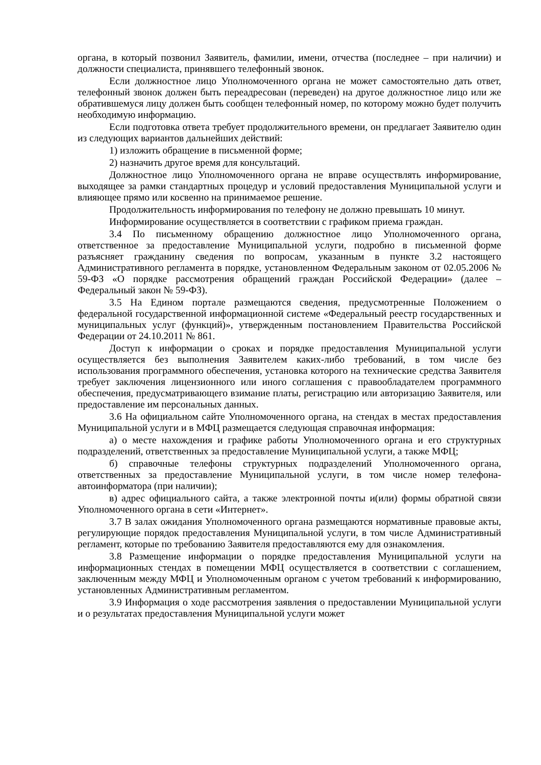органа, в который позвонил Заявитель, фамилии, имени, отчества (последнее – при наличии) и должности специалиста, принявшего телефонный звонок.
Если должностное лицо Уполномоченного органа не может самостоятельно дать ответ, телефонный звонок должен быть переадресован (переведен) на другое должностное лицо или же обратившемуся лицу должен быть сообщен телефонный номер, по которому можно будет получить необходимую информацию.
Если подготовка ответа требует продолжительного времени, он предлагает Заявителю один из следующих вариантов дальнейших действий:
1) изложить обращение в письменной форме;
2) назначить другое время для консультаций.
Должностное лицо Уполномоченного органа не вправе осуществлять информирование, выходящее за рамки стандартных процедур и условий предоставления Муниципальной услуги и влияющее прямо или косвенно на принимаемое решение.
Продолжительность информирования по телефону не должно превышать 10 минут.
Информирование осуществляется в соответствии с графиком приема граждан.
3.4 По письменному обращению должностное лицо Уполномоченного органа, ответственное за предоставление Муниципальной услуги, подробно в письменной форме разъясняет гражданину сведения по вопросам, указанным в пункте 3.2 настоящего Административного регламента в порядке, установленном Федеральным законом от 02.05.2006 № 59-ФЗ «О порядке рассмотрения обращений граждан Российской Федерации» (далее – Федеральный закон № 59-ФЗ).
3.5 На Едином портале размещаются сведения, предусмотренные Положением о федеральной государственной информационной системе «Федеральный реестр государственных и муниципальных услуг (функций)», утвержденным постановлением Правительства Российской Федерации от 24.10.2011 № 861.
Доступ к информации о сроках и порядке предоставления Муниципальной услуги осуществляется без выполнения Заявителем каких-либо требований, в том числе без использования программного обеспечения, установка которого на технические средства Заявителя требует заключения лицензионного или иного соглашения с правообладателем программного обеспечения, предусматривающего взимание платы, регистрацию или авторизацию Заявителя, или предоставление им персональных данных.
3.6 На официальном сайте Уполномоченного органа, на стендах в местах предоставления Муниципальной услуги и в МФЦ размещается следующая справочная информация:
а) о месте нахождения и графике работы Уполномоченного органа и его структурных подразделений, ответственных за предоставление Муниципальной услуги, а также МФЦ;
б) справочные телефоны структурных подразделений Уполномоченного органа, ответственных за предоставление Муниципальной услуги, в том числе номер телефона-автоинформатора (при наличии);
в) адрес официального сайта, а также электронной почты и(или) формы обратной связи Уполномоченного органа в сети «Интернет».
3.7 В залах ожидания Уполномоченного органа размещаются нормативные правовые акты, регулирующие порядок предоставления Муниципальной услуги, в том числе Административный регламент, которые по требованию Заявителя предоставляются ему для ознакомления.
3.8 Размещение информации о порядке предоставления Муниципальной услуги на информационных стендах в помещении МФЦ осуществляется в соответствии с соглашением, заключенным между МФЦ и Уполномоченным органом с учетом требований к информированию, установленных Административным регламентом.
3.9 Информация о ходе рассмотрения заявления о предоставлении Муниципальной услуги и о результатах предоставления Муниципальной услуги может